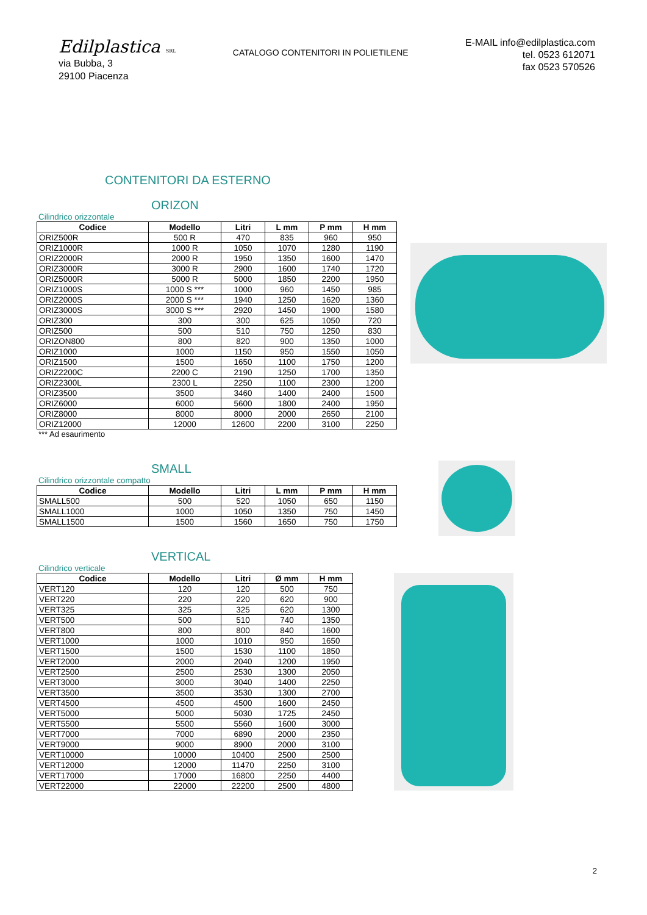Edilplastica SRL
via Bubba, 3
29100 Piacenza
CATALOGO CONTENITORI IN POLIETILENE
E-MAIL info@edilplastica.com
tel. 0523 612071
fax 0523 570526
CONTENITORI DA ESTERNO
ORIZON
Cilindrico orizzontale
| Codice | Modello | Litri | L mm | P mm | H mm |
| --- | --- | --- | --- | --- | --- |
| ORIZ500R | 500 R | 470 | 835 | 960 | 950 |
| ORIZ1000R | 1000 R | 1050 | 1070 | 1280 | 1190 |
| ORIZ2000R | 2000 R | 1950 | 1350 | 1600 | 1470 |
| ORIZ3000R | 3000 R | 2900 | 1600 | 1740 | 1720 |
| ORIZ5000R | 5000 R | 5000 | 1850 | 2200 | 1950 |
| ORIZ1000S | 1000 S *** | 1000 | 960 | 1450 | 985 |
| ORIZ2000S | 2000 S *** | 1940 | 1250 | 1620 | 1360 |
| ORIZ3000S | 3000 S *** | 2920 | 1450 | 1900 | 1580 |
| ORIZ300 | 300 | 300 | 625 | 1050 | 720 |
| ORIZ500 | 500 | 510 | 750 | 1250 | 830 |
| ORIZON800 | 800 | 820 | 900 | 1350 | 1000 |
| ORIZ1000 | 1000 | 1150 | 950 | 1550 | 1050 |
| ORIZ1500 | 1500 | 1650 | 1100 | 1750 | 1200 |
| ORIZ2200C | 2200 C | 2190 | 1250 | 1700 | 1350 |
| ORIZ2300L | 2300 L | 2250 | 1100 | 2300 | 1200 |
| ORIZ3500 | 3500 | 3460 | 1400 | 2400 | 1500 |
| ORIZ6000 | 6000 | 5600 | 1800 | 2400 | 1950 |
| ORIZ8000 | 8000 | 8000 | 2000 | 2650 | 2100 |
| ORIZ12000 | 12000 | 12600 | 2200 | 3100 | 2250 |
*** Ad esaurimento
SMALL
Cilindrico orizzontale compatto
| Codice | Modello | Litri | L mm | P mm | H mm |
| --- | --- | --- | --- | --- | --- |
| SMALL500 | 500 | 520 | 1050 | 650 | 1150 |
| SMALL1000 | 1000 | 1050 | 1350 | 750 | 1450 |
| SMALL1500 | 1500 | 1560 | 1650 | 750 | 1750 |
VERTICAL
Cilindrico verticale
| Codice | Modello | Litri | Ø mm | H mm |
| --- | --- | --- | --- | --- |
| VERT120 | 120 | 120 | 500 | 750 |
| VERT220 | 220 | 220 | 620 | 900 |
| VERT325 | 325 | 325 | 620 | 1300 |
| VERT500 | 500 | 510 | 740 | 1350 |
| VERT800 | 800 | 800 | 840 | 1600 |
| VERT1000 | 1000 | 1010 | 950 | 1650 |
| VERT1500 | 1500 | 1530 | 1100 | 1850 |
| VERT2000 | 2000 | 2040 | 1200 | 1950 |
| VERT2500 | 2500 | 2530 | 1300 | 2050 |
| VERT3000 | 3000 | 3040 | 1400 | 2250 |
| VERT3500 | 3500 | 3530 | 1300 | 2700 |
| VERT4500 | 4500 | 4500 | 1600 | 2450 |
| VERT5000 | 5000 | 5030 | 1725 | 2450 |
| VERT5500 | 5500 | 5560 | 1600 | 3000 |
| VERT7000 | 7000 | 6890 | 2000 | 2350 |
| VERT9000 | 9000 | 8900 | 2000 | 3100 |
| VERT10000 | 10000 | 10400 | 2500 | 2500 |
| VERT12000 | 12000 | 11470 | 2250 | 3100 |
| VERT17000 | 17000 | 16800 | 2250 | 4400 |
| VERT22000 | 22000 | 22200 | 2500 | 4800 |
2